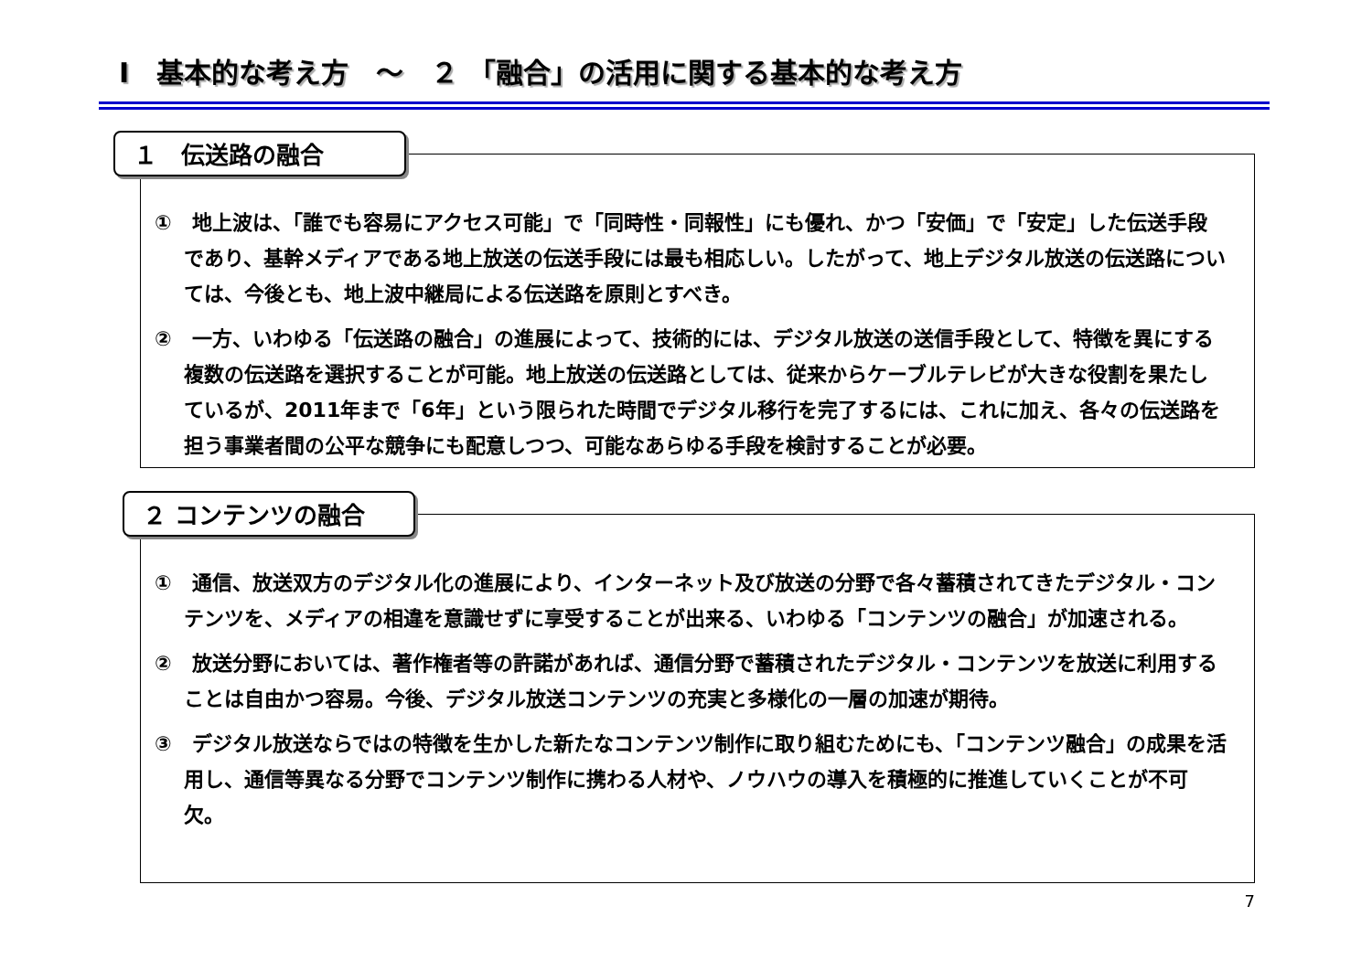Ⅰ　基本的な考え方　～　２ 「融合」の活用に関する基本的な考え方
１　伝送路の融合
①　地上波は、「誰でも容易にアクセス可能」で「同時性・同報性」にも優れ、かつ「安価」で「安定」した伝送手段であり、基幹メディアである地上放送の伝送手段には最も相応しい。したがって、地上デジタル放送の伝送路については、今後とも、地上波中継局による伝送路を原則とすべき。
②　一方、いわゆる「伝送路の融合」の進展によって、技術的には、デジタル放送の送信手段として、特徴を異にする複数の伝送路を選択することが可能。地上放送の伝送路としては、従来からケーブルテレビが大きな役割を果たしているが、2011年まで「6年」という限られた時間でデジタル移行を完了するには、これに加え、各々の伝送路を担う事業者間の公平な競争にも配意しつつ、可能なあらゆる手段を検討することが必要。
２ コンテンツの融合
①　通信、放送双方のデジタル化の進展により、インターネット及び放送の分野で各々蓄積されてきたデジタル・コンテンツを、メディアの相違を意識せずに享受することが出来る、いわゆる「コンテンツの融合」が加速される。
②　放送分野においては、著作権者等の許諾があれば、通信分野で蓄積されたデジタル・コンテンツを放送に利用することは自由かつ容易。今後、デジタル放送コンテンツの充実と多様化の一層の加速が期待。
③　デジタル放送ならではの特徴を生かした新たなコンテンツ制作に取り組むためにも、「コンテンツ融合」の成果を活用し、通信等異なる分野でコンテンツ制作に携わる人材や、ノウハウの導入を積極的に推進していくことが不可欠。
7